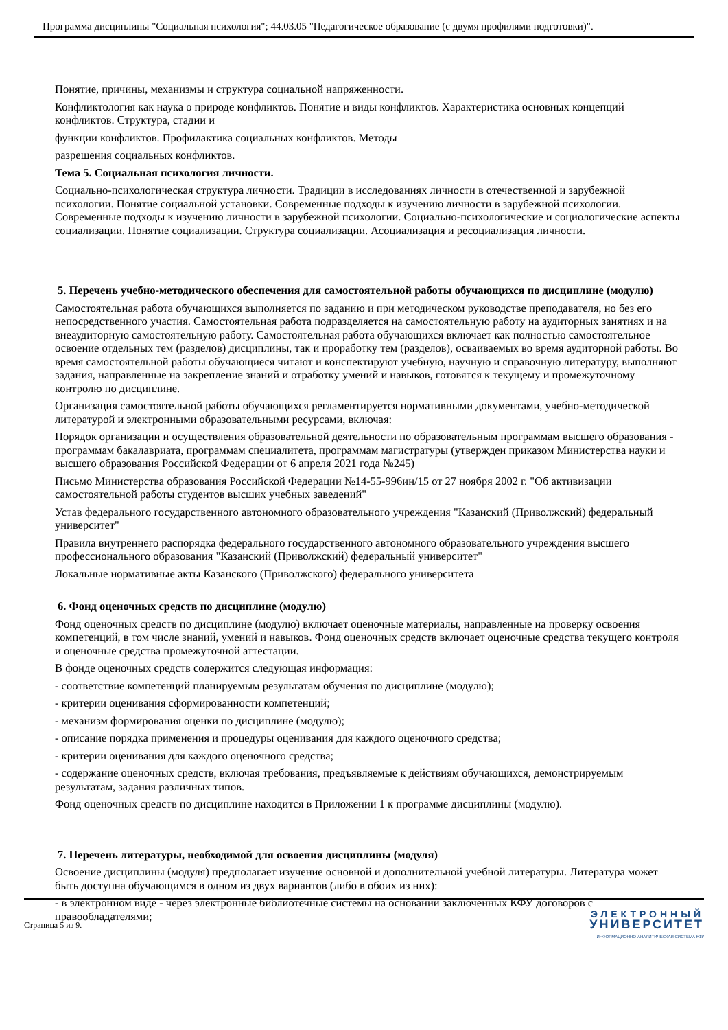Программа дисциплины "Социальная психология"; 44.03.05 "Педагогическое образование (с двумя профилями подготовки)".
Понятие, причины, механизмы и структура социальной напряженности.
Конфликтология как наука о природе конфликтов. Понятие и виды конфликтов. Характеристика основных концепций конфликтов. Структура, стадии и
функции конфликтов. Профилактика социальных конфликтов. Методы
разрешения социальных конфликтов.
Тема 5. Социальная психология личности.
Социально-психологическая структура личности. Традиции в исследованиях личности в отечественной и зарубежной психологии. Понятие социальной установки. Современные подходы к изучению личности в зарубежной психологии. Современные подходы к изучению личности в зарубежной психологии. Социально-психологические и социологические аспекты социализации. Понятие социализации. Структура социализации. Асоциализация и ресоциализация личности.
5. Перечень учебно-методического обеспечения для самостоятельной работы обучающихся по дисциплине (модулю)
Самостоятельная работа обучающихся выполняется по заданию и при методическом руководстве преподавателя, но без его непосредственного участия. Самостоятельная работа подразделяется на самостоятельную работу на аудиторных занятиях и на внеаудиторную самостоятельную работу. Самостоятельная работа обучающихся включает как полностью самостоятельное освоение отдельных тем (разделов) дисциплины, так и проработку тем (разделов), осваиваемых во время аудиторной работы. Во время самостоятельной работы обучающиеся читают и конспектируют учебную, научную и справочную литературу, выполняют задания, направленные на закрепление знаний и отработку умений и навыков, готовятся к текущему и промежуточному контролю по дисциплине.
Организация самостоятельной работы обучающихся регламентируется нормативными документами, учебно-методической литературой и электронными образовательными ресурсами, включая:
Порядок организации и осуществления образовательной деятельности по образовательным программам высшего образования - программам бакалавриата, программам специалитета, программам магистратуры (утвержден приказом Министерства науки и высшего образования Российской Федерации от 6 апреля 2021 года №245)
Письмо Министерства образования Российской Федерации №14-55-996ин/15 от 27 ноября 2002 г. "Об активизации самостоятельной работы студентов высших учебных заведений"
Устав федерального государственного автономного образовательного учреждения "Казанский (Приволжский) федеральный университет"
Правила внутреннего распорядка федерального государственного автономного образовательного учреждения высшего профессионального образования "Казанский (Приволжский) федеральный университет"
Локальные нормативные акты Казанского (Приволжского) федерального университета
6. Фонд оценочных средств по дисциплине (модулю)
Фонд оценочных средств по дисциплине (модулю) включает оценочные материалы, направленные на проверку освоения компетенций, в том числе знаний, умений и навыков. Фонд оценочных средств включает оценочные средства текущего контроля и оценочные средства промежуточной аттестации.
В фонде оценочных средств содержится следующая информация:
- соответствие компетенций планируемым результатам обучения по дисциплине (модулю);
- критерии оценивания сформированности компетенций;
- механизм формирования оценки по дисциплине (модулю);
- описание порядка применения и процедуры оценивания для каждого оценочного средства;
- критерии оценивания для каждого оценочного средства;
- содержание оценочных средств, включая требования, предъявляемые к действиям обучающихся, демонстрируемым результатам, задания различных типов.
Фонд оценочных средств по дисциплине находится в Приложении 1 к программе дисциплины (модулю).
7. Перечень литературы, необходимой для освоения дисциплины (модуля)
Освоение дисциплины (модуля) предполагает изучение основной и дополнительной учебной литературы. Литература может быть доступна обучающимся в одном из двух вариантов (либо в обоих из них):
- в электронном виде - через электронные библиотечные системы на основании заключенных КФУ договоров с правообладателями;
Страница 5 из 9.
ЭЛЕКТРОННЫЙ
УНИВЕРСИТЕТ
ИНФОРМАЦИОННО-АНАЛИТИЧЕСКАЯ СИСТЕМА КФУ